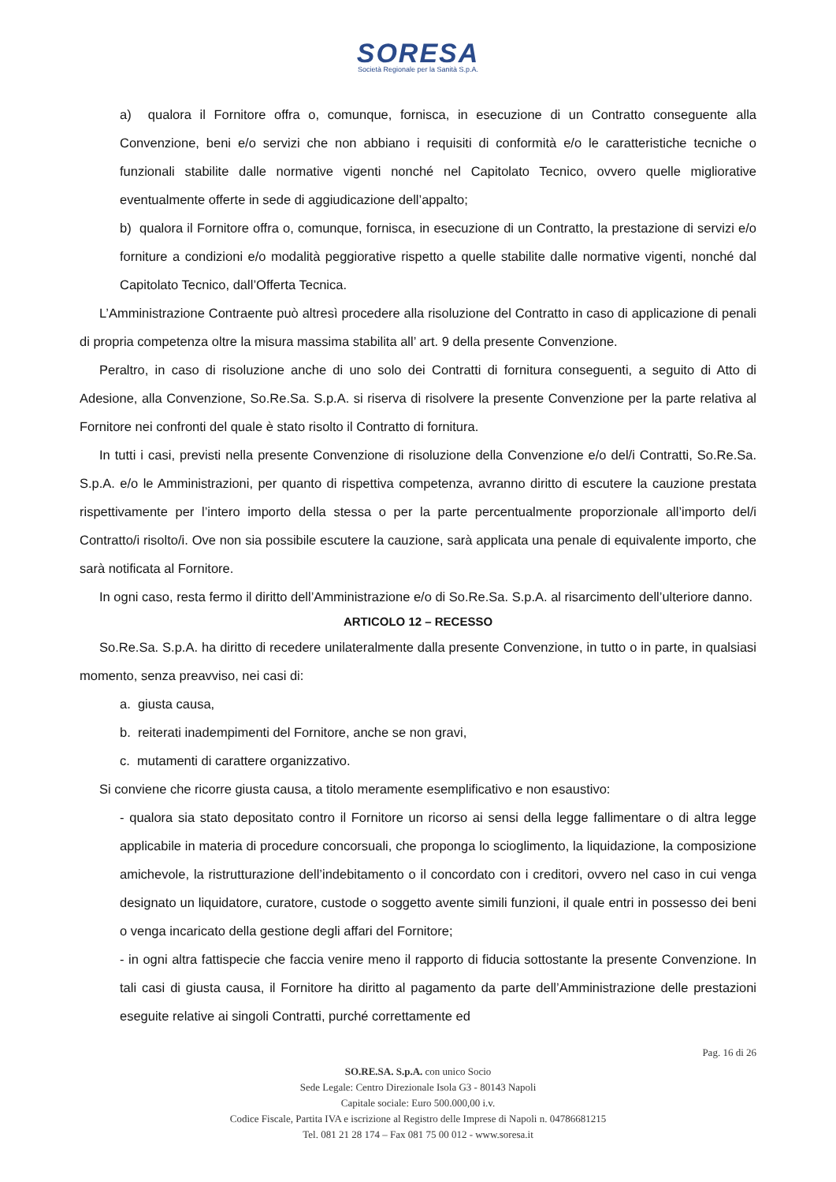SORESA
Società Regionale per la Sanità S.p.A.
a) qualora il Fornitore offra o, comunque, fornisca, in esecuzione di un Contratto conseguente alla Convenzione, beni e/o servizi che non abbiano i requisiti di conformità e/o le caratteristiche tecniche o funzionali stabilite dalle normative vigenti nonché nel Capitolato Tecnico, ovvero quelle migliorative eventualmente offerte in sede di aggiudicazione dell’appalto;
b) qualora il Fornitore offra o, comunque, fornisca, in esecuzione di un Contratto, la prestazione di servizi e/o forniture a condizioni e/o modalità peggiorative rispetto a quelle stabilite dalle normative vigenti, nonché dal Capitolato Tecnico, dall’Offerta Tecnica.
L’Amministrazione Contraente può altresì procedere alla risoluzione del Contratto in caso di applicazione di penali di propria competenza oltre la misura massima stabilita all’ art. 9 della presente Convenzione.
Peraltro, in caso di risoluzione anche di uno solo dei Contratti di fornitura conseguenti, a seguito di Atto di Adesione, alla Convenzione, So.Re.Sa. S.p.A. si riserva di risolvere la presente Convenzione per la parte relativa al Fornitore nei confronti del quale è stato risolto il Contratto di fornitura.
In tutti i casi, previsti nella presente Convenzione di risoluzione della Convenzione e/o del/i Contratti, So.Re.Sa. S.p.A. e/o le Amministrazioni, per quanto di rispettiva competenza, avranno diritto di escutere la cauzione prestata rispettivamente per l’intero importo della stessa o per la parte percentualmente proporzionale all’importo del/i Contratto/i risolto/i. Ove non sia possibile escutere la cauzione, sarà applicata una penale di equivalente importo, che sarà notificata al Fornitore.
In ogni caso, resta fermo il diritto dell’Amministrazione e/o di So.Re.Sa. S.p.A. al risarcimento dell’ulteriore danno.
ARTICOLO 12 – RECESSO
So.Re.Sa. S.p.A. ha diritto di recedere unilateralmente dalla presente Convenzione, in tutto o in parte, in qualsiasi momento, senza preavviso, nei casi di:
a. giusta causa,
b. reiterati inadempimenti del Fornitore, anche se non gravi,
c. mutamenti di carattere organizzativo.
Si conviene che ricorre giusta causa, a titolo meramente esemplificativo e non esaustivo:
- qualora sia stato depositato contro il Fornitore un ricorso ai sensi della legge fallimentare o di altra legge applicabile in materia di procedure concorsuali, che proponga lo scioglimento, la liquidazione, la composizione amichevole, la ristrutturazione dell’indebitamento o il concordato con i creditori, ovvero nel caso in cui venga designato un liquidatore, curatore, custode o soggetto avente simili funzioni, il quale entri in possesso dei beni o venga incaricato della gestione degli affari del Fornitore;
- in ogni altra fattispecie che faccia venire meno il rapporto di fiducia sottostante la presente Convenzione. In tali casi di giusta causa, il Fornitore ha diritto al pagamento da parte dell’Amministrazione delle prestazioni eseguite relative ai singoli Contratti, purché correttamente ed
Pag. 16 di 26
SO.RE.SA. S.p.A. con unico Socio
Sede Legale: Centro Direzionale Isola G3 - 80143 Napoli
Capitale sociale: Euro 500.000,00 i.v.
Codice Fiscale, Partita IVA e iscrizione al Registro delle Imprese di Napoli n. 04786681215
Tel. 081 21 28 174 – Fax 081 75 00 012 - www.soresa.it